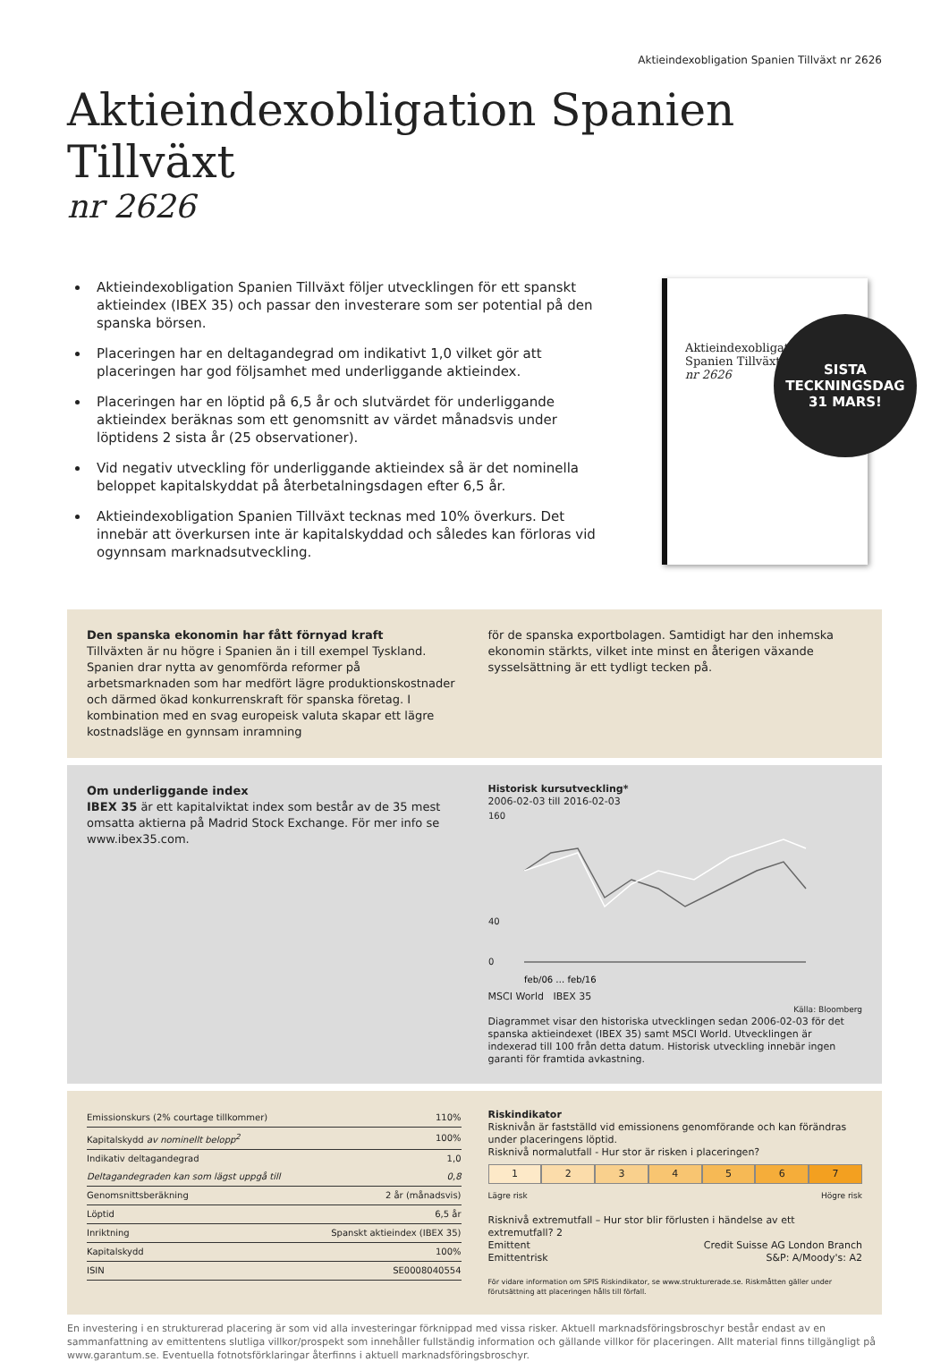Aktieindexobligation Spanien Tillväxt nr 2626
Aktieindexobligation Spanien Tillväxt
nr 2626
Aktieindexobligation Spanien Tillväxt följer utvecklingen för ett spanskt aktieindex (IBEX 35) och passar den investerare som ser potential på den spanska börsen.
Placeringen har en deltagandegrad om indikativt 1,0 vilket gör att placeringen har god följsamhet med underliggande aktieindex.
Placeringen har en löptid på 6,5 år och slutvärdet för underliggande aktieindex beräknas som ett genomsnitt av värdet månadsvis under löptidens 2 sista år (25 observationer).
Vid negativ utveckling för underliggande aktieindex så är det nominella beloppet kapitalskyddat på återbetalningsdagen efter 6,5 år.
Aktieindexobligation Spanien Tillväxt tecknas med 10% överkurs. Det innebär att överkursen inte är kapitalskyddad och således kan förloras vid ogynnsam marknadsutveckling.
Aktieindexobligati
Spanien Tillväxt
nr 2626
SISTA
TECKNINGSDAG
31 MARS!
Den spanska ekonomin har fått förnyad kraft
Tillväxten är nu högre i Spanien än i till exempel Tyskland. Spanien drar nytta av genomförda reformer på arbetsmarknaden som har medfört lägre produktionskostnader och därmed ökad konkurrenskraft för spanska företag. I kombination med en svag europeisk valuta skapar ett lägre kostnadsläge en gynnsam inramning
för de spanska exportbolagen. Samtidigt har den inhemska ekonomin stärkts, vilket inte minst en återigen växande sysselsättning är ett tydligt tecken på.
Om underliggande index
IBEX 35 är ett kapitalviktat index som består av de 35 mest omsatta aktierna på Madrid Stock Exchange. För mer info se www.ibex35.com.
Historisk kursutveckling*
2006-02-03 till 2016-02-03
160
40
0
feb/06 … feb/16
MSCI World IBEX 35
Källa: Bloomberg
Diagrammet visar den historiska utvecklingen sedan 2006-02-03 för det spanska aktieindexet (IBEX 35) samt MSCI World. Utvecklingen är indexerad till 100 från detta datum. Historisk utveckling innebär ingen garanti för framtida avkastning.
| Emissionskurs (2% courtage tillkommer) | 110% |
| Kapitalskydd av nominellt belopp<sup>2</sup> | 100% |
| Indikativ deltagandegrad | 1,0 |
| Deltagandegraden kan som lägst uppgå till | 0,8 |
| Genomsnittsberäkning | 2 år (månadsvis) |
| Löptid | 6,5 år |
| Inriktning | Spanskt aktieindex (IBEX 35) |
| Kapitalskydd | 100% |
| ISIN | SE0008040554 |
Riskindikator
Risknivån är fastställd vid emissionens genomförande och kan förändras under placeringens löptid.
Risknivå normalutfall - Hur stor är risken i placeringen?
1 2 3 4 5 6 7
Lägre risk Högre risk
Risknivå extremutfall – Hur stor blir förlusten i händelse av ett extremutfall? 2
Emittent Credit Suisse AG London Branch
Emittentrisk S&P: A/Moody's: A2
För vidare information om SPIS Riskindikator, se www.strukturerade.se. Riskmåtten gäller under förutsättning att placeringen hålls till förfall.
En investering i en strukturerad placering är som vid alla investeringar förknippad med vissa risker. Aktuell marknadsföringsbroschyr består endast av en sammanfattning av emittentens slutliga villkor/prospekt som innehåller fullständig information och gällande villkor för placeringen. Allt material finns tillgängligt på www.garantum.se. Eventuella fotnotsförklaringar återfinns i aktuell marknadsföringsbroschyr.